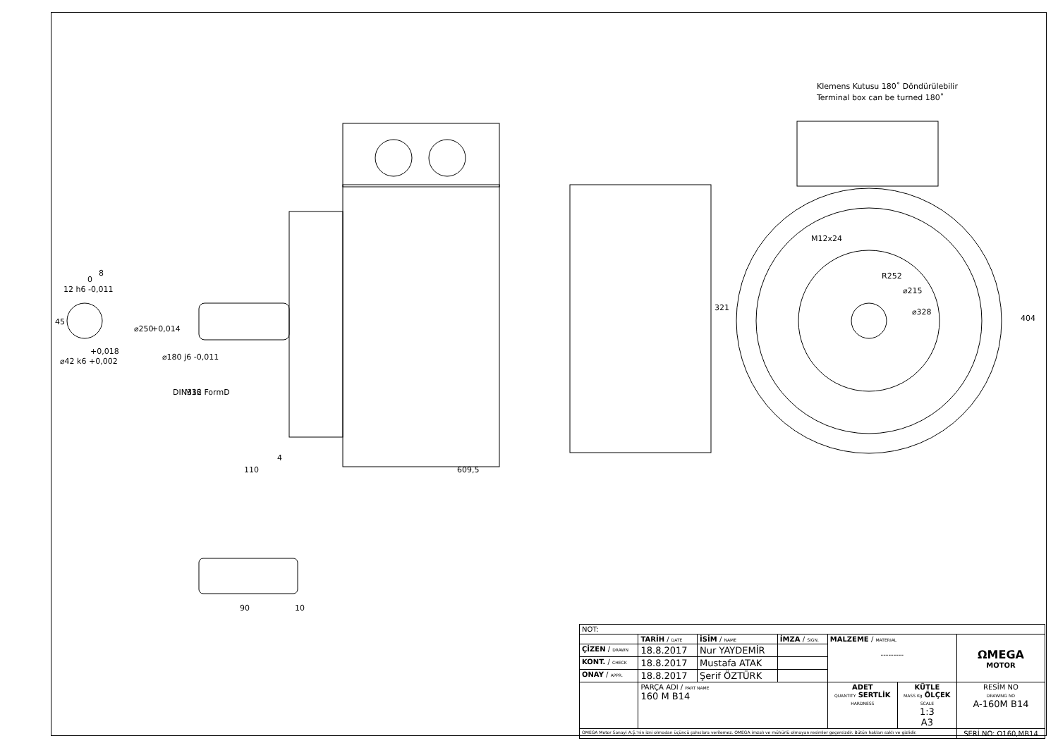Klemens Kutusu 180˚ Döndürülebilir
Terminal box can be turned 180˚
M12x24
R252
⌀215
⌀328
404
321
0
12 h6 -0,011
8
45
+0,018
⌀42 k6 +0,002
⌀250
+0,014
⌀180 j6 -0,011
DIN332 FormD
M16
4
110
609,5
90
10
| NOT: | | | | | | |
| | TARİH / DATE | İSİM / NAME | İMZA / SIGN. | MALZEME / MATERIAL --------- | | ΩMEGA MOTOR |
| ÇİZEN / DRAWN | 18.8.2017 | Nur YAYDEMİR | | | | |
| KONT. / CHECK | 18.8.2017 | Mustafa ATAK | | | | |
| ONAY / APPR. | 18.8.2017 | Şerif ÖZTÜRK | | | | |
| | PARÇA ADI / PART NAME 160 M B14 | | | ADET QUANTITY SERTLİK HARDNESS | KÜTLE MASS Kg ÖLÇEK SCALE 1:3 A3 | RESİM NO DRAWING NO A-160M B14 |
| OMEGA Motor Sanayi A.Ş.'nin izni olmadan üçüncü şahıslara verilemez. OMEGA imzalı ve mühürlü olmayan resimler geçersizdir. Bütün hakları saklı ve gizlidir. | | | | | | SERİ NO: Ω160,MB14 |